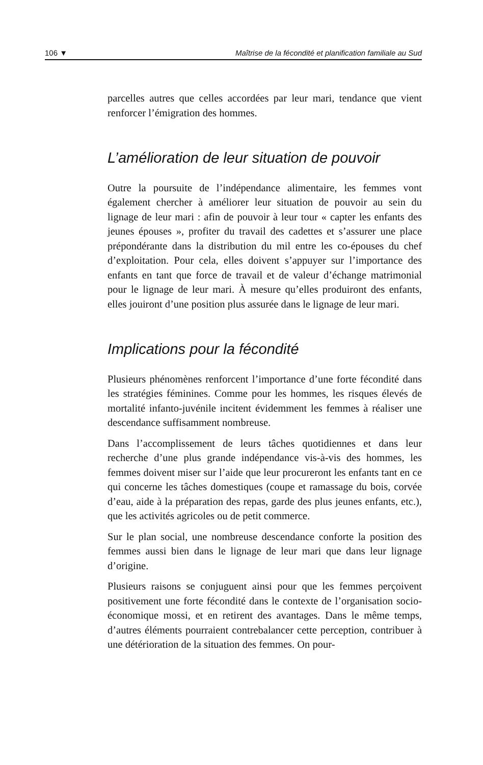106 ▼ Maîtrise de la fécondité et planification familiale au Sud
parcelles autres que celles accordées par leur mari, tendance que vient renforcer l’émigration des hommes.
L’amélioration de leur situation de pouvoir
Outre la poursuite de l’indépendance alimentaire, les femmes vont également chercher à améliorer leur situation de pouvoir au sein du lignage de leur mari : afin de pouvoir à leur tour « capter les enfants des jeunes épouses », profiter du travail des cadettes et s’assurer une place prépondérante dans la distribution du mil entre les co-épouses du chef d’exploitation. Pour cela, elles doivent s’appuyer sur l’importance des enfants en tant que force de travail et de valeur d’échange matrimonial pour le lignage de leur mari. À mesure qu’elles produiront des enfants, elles jouiront d’une position plus assurée dans le lignage de leur mari.
Implications pour la fécondité
Plusieurs phénomènes renforcent l’importance d’une forte fécondité dans les stratégies féminines. Comme pour les hommes, les risques élevés de mortalité infanto-juvénile incitent évidemment les femmes à réaliser une descendance suffisamment nombreuse.
Dans l’accomplissement de leurs tâches quotidiennes et dans leur recherche d’une plus grande indépendance vis-à-vis des hommes, les femmes doivent miser sur l’aide que leur procureront les enfants tant en ce qui concerne les tâches domestiques (coupe et ramassage du bois, corvée d’eau, aide à la préparation des repas, garde des plus jeunes enfants, etc.), que les activités agricoles ou de petit commerce.
Sur le plan social, une nombreuse descendance conforte la position des femmes aussi bien dans le lignage de leur mari que dans leur lignage d’origine.
Plusieurs raisons se conjuguent ainsi pour que les femmes perçoivent positivement une forte fécondité dans le contexte de l’organisation socio-économique mossi, et en retirent des avantages. Dans le même temps, d’autres éléments pourraient contrebalancer cette perception, contribuer à une détérioration de la situation des femmes. On pour-